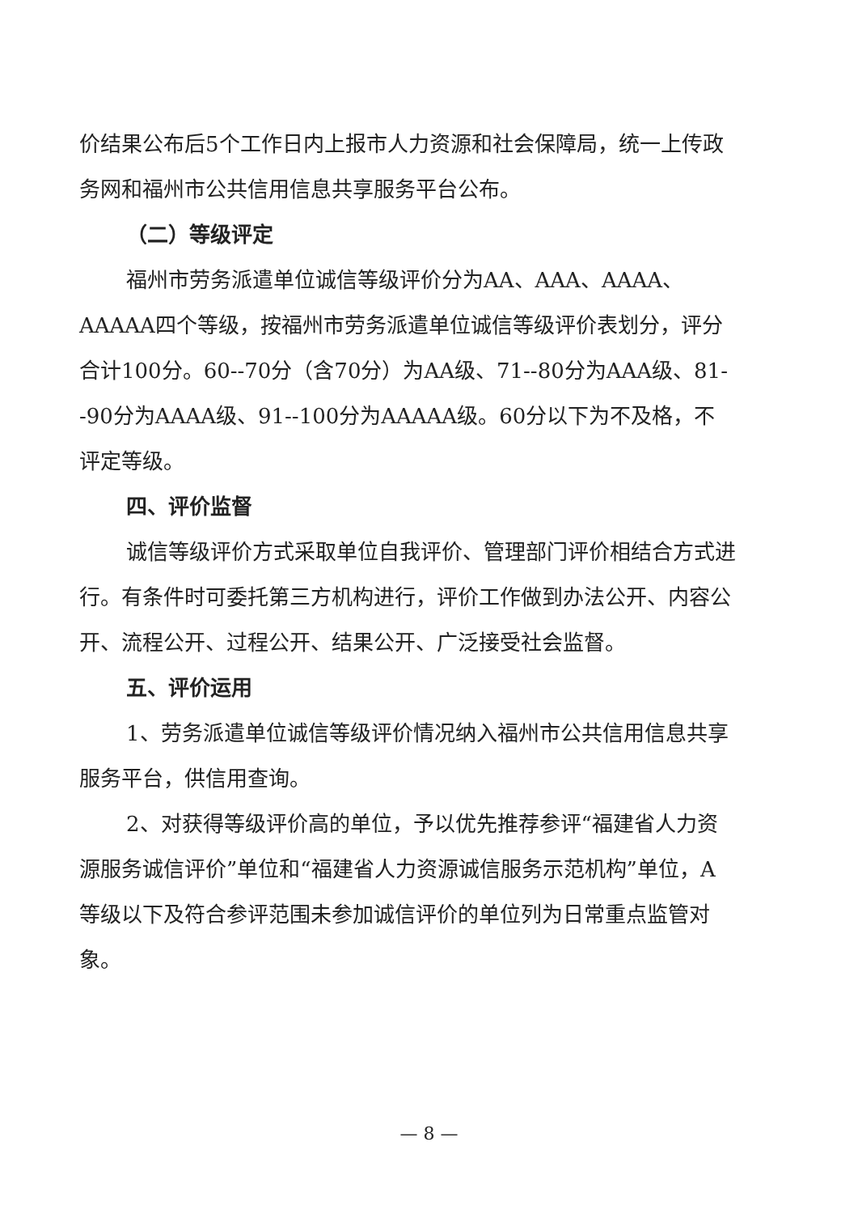价结果公布后5个工作日内上报市人力资源和社会保障局，统一上传政务网和福州市公共信用信息共享服务平台公布。
（二）等级评定
福州市劳务派遣单位诚信等级评价分为AA、AAA、AAAA、AAAAA四个等级，按福州市劳务派遣单位诚信等级评价表划分，评分合计100分。60--70分（含70分）为AA级、71--80分为AAA级、81--90分为AAAA级、91--100分为AAAAA级。60分以下为不及格，不评定等级。
四、评价监督
诚信等级评价方式采取单位自我评价、管理部门评价相结合方式进行。有条件时可委托第三方机构进行，评价工作做到办法公开、内容公开、流程公开、过程公开、结果公开、广泛接受社会监督。
五、评价运用
1、劳务派遣单位诚信等级评价情况纳入福州市公共信用信息共享服务平台，供信用查询。
2、对获得等级评价高的单位，予以优先推荐参评“福建省人力资源服务诚信评价”单位和“福建省人力资源诚信服务示范机构”单位，A等级以下及符合参评范围未参加诚信评价的单位列为日常重点监管对象。
— 8 —